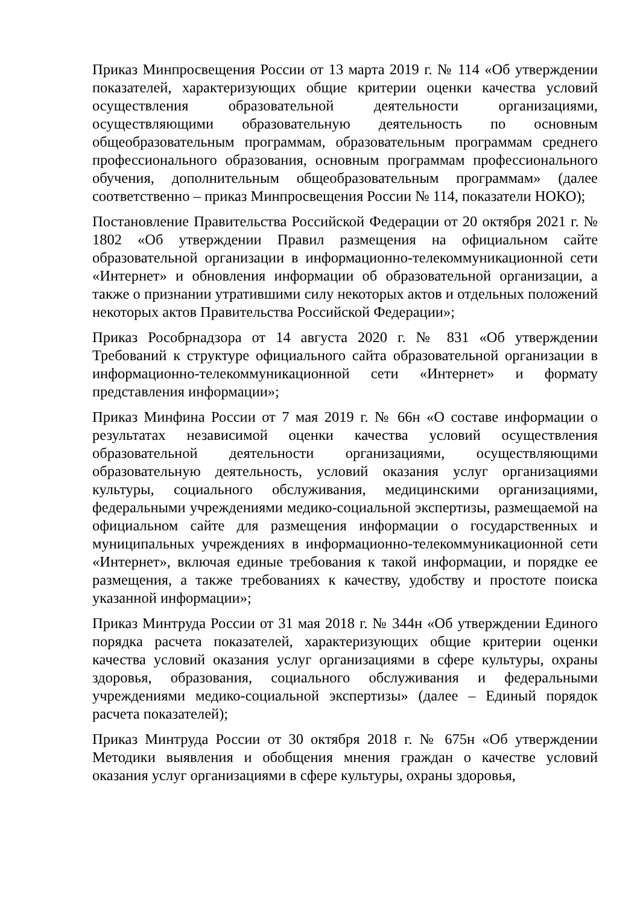Приказ Минпросвещения России от 13 марта 2019 г. № 114 «Об утверждении показателей, характеризующих общие критерии оценки качества условий осуществления образовательной деятельности организациями, осуществляющими образовательную деятельность по основным общеобразовательным программам, образовательным программам среднего профессионального образования, основным программам профессионального обучения, дополнительным общеобразовательным программам» (далее соответственно – приказ Минпросвещения России № 114, показатели НОКО);
Постановление Правительства Российской Федерации от 20 октября 2021 г. № 1802 «Об утверждении Правил размещения на официальном сайте образовательной организации в информационно-телекоммуникационной сети «Интернет» и обновления информации об образовательной организации, а также о признании утратившими силу некоторых актов и отдельных положений некоторых актов Правительства Российской Федерации»;
Приказ Рособрнадзора от 14 августа 2020 г. № 831 «Об утверждении Требований к структуре официального сайта образовательной организации в информационно-телекоммуникационной сети «Интернет» и формату представления информации»;
Приказ Минфина России от 7 мая 2019 г. № 66н «О составе информации о результатах независимой оценки качества условий осуществления образовательной деятельности организациями, осуществляющими образовательную деятельность, условий оказания услуг организациями культуры, социального обслуживания, медицинскими организациями, федеральными учреждениями медико-социальной экспертизы, размещаемой на официальном сайте для размещения информации о государственных и муниципальных учреждениях в информационно-телекоммуникационной сети «Интернет», включая единые требования к такой информации, и порядке ее размещения, а также требованиях к качеству, удобству и простоте поиска указанной информации»;
Приказ Минтруда России от 31 мая 2018 г. № 344н «Об утверждении Единого порядка расчета показателей, характеризующих общие критерии оценки качества условий оказания услуг организациями в сфере культуры, охраны здоровья, образования, социального обслуживания и федеральными учреждениями медико-социальной экспертизы» (далее – Единый порядок расчета показателей);
Приказ Минтруда России от 30 октября 2018 г. № 675н «Об утверждении Методики выявления и обобщения мнения граждан о качестве условий оказания услуг организациями в сфере культуры, охраны здоровья,